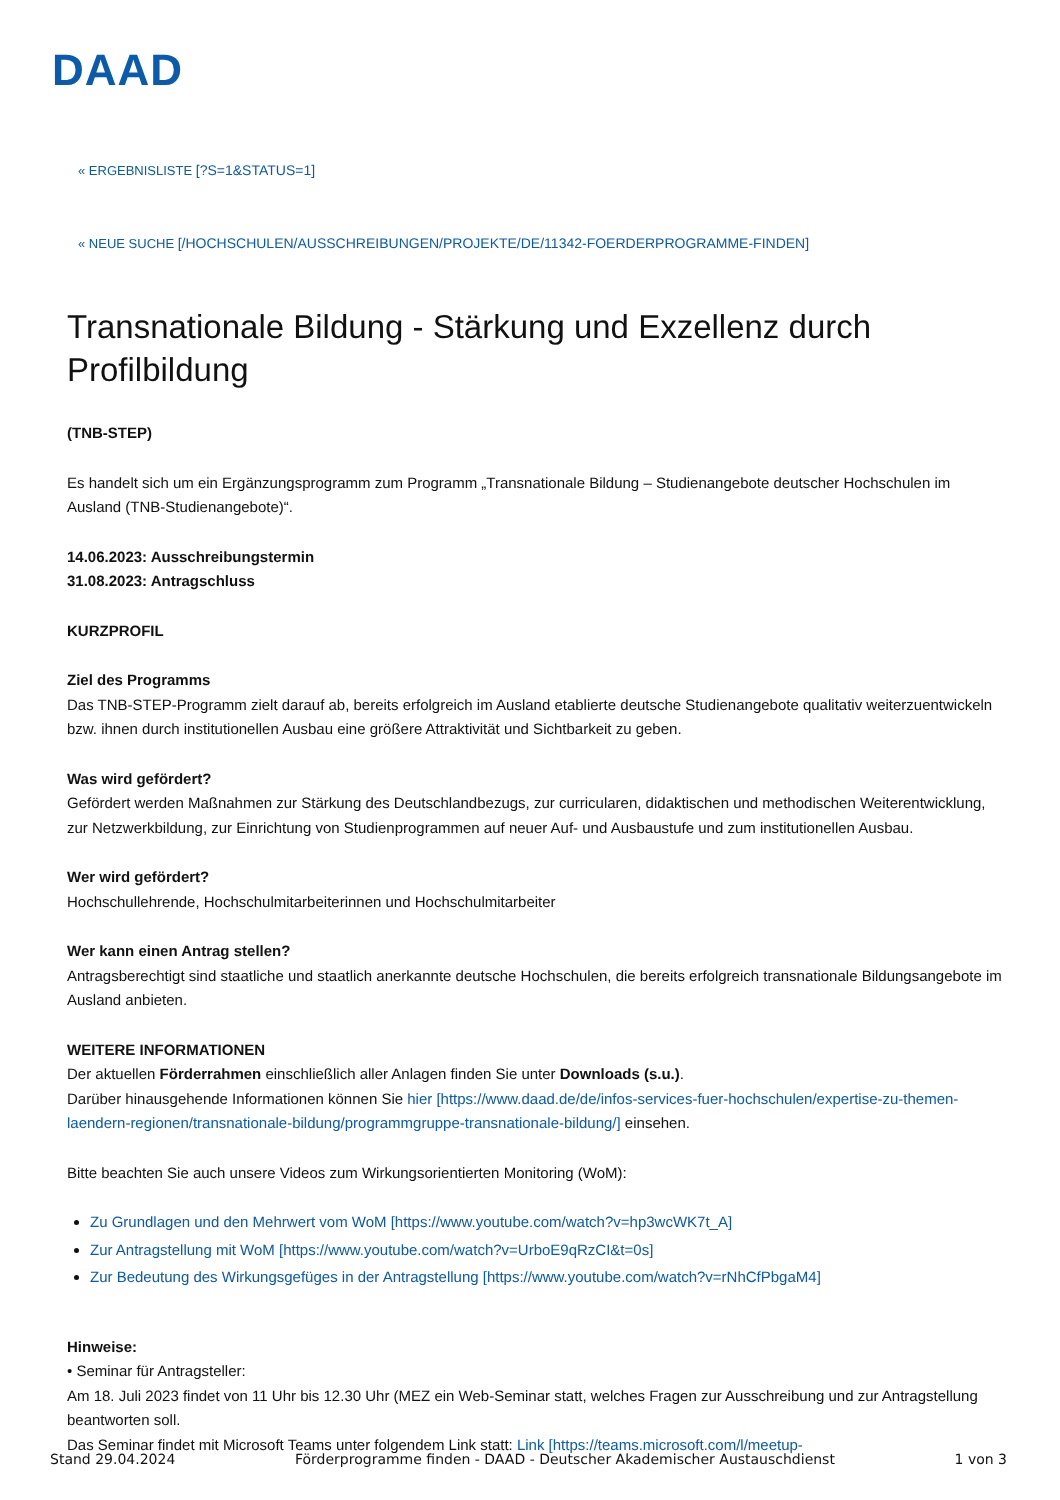DAAD
« ERGEBNISLISTE [?S=1&STATUS=1]
« NEUE SUCHE [/HOCHSCHULEN/AUSSCHREIBUNGEN/PROJEKTE/DE/11342-FOERDERPROGRAMME-FINDEN]
Transnationale Bildung - Stärkung und Exzellenz durch Profilbildung
(TNB-STEP)
Es handelt sich um ein Ergänzungsprogramm zum Programm „Transnationale Bildung – Studienangebote deutscher Hochschulen im Ausland (TNB-Studienangebote)“.
14.06.2023: Ausschreibungstermin
31.08.2023: Antragschluss
KURZPROFIL
Ziel des Programms
Das TNB-STEP-Programm zielt darauf ab, bereits erfolgreich im Ausland etablierte deutsche Studienangebote qualitativ weiterzuentwickeln bzw. ihnen durch institutionellen Ausbau eine größere Attraktivität und Sichtbarkeit zu geben.
Was wird gefördert?
Gefördert werden Maßnahmen zur Stärkung des Deutschlandbezugs, zur curricularen, didaktischen und methodischen Weiterentwicklung, zur Netzwerkbildung, zur Einrichtung von Studienprogrammen auf neuer Auf- und Ausbaustufe und zum institutionellen Ausbau.
Wer wird gefördert?
Hochschullehrende, Hochschulmitarbeiterinnen und Hochschulmitarbeiter
Wer kann einen Antrag stellen?
Antragsberechtigt sind staatliche und staatlich anerkannte deutsche Hochschulen, die bereits erfolgreich transnationale Bildungsangebote im Ausland anbieten.
WEITERE INFORMATIONEN
Der aktuellen Förderrahmen einschließlich aller Anlagen finden Sie unter Downloads (s.u.).
Darüber hinausgehende Informationen können Sie hier [https://www.daad.de/de/infos-services-fuer-hochschulen/expertise-zu-themen-laendern-regionen/transnationale-bildung/programmgruppe-transnationale-bildung/] einsehen.
Bitte beachten Sie auch unsere Videos zum Wirkungsorientierten Monitoring (WoM):
Zu Grundlagen und den Mehrwert vom WoM [https://www.youtube.com/watch?v=hp3wcWK7t_A]
Zur Antragstellung mit WoM [https://www.youtube.com/watch?v=UrboE9qRzCI&t=0s]
Zur Bedeutung des Wirkungsgefüges in der Antragstellung [https://www.youtube.com/watch?v=rNhCfPbgaM4]
Hinweise:
• Seminar für Antragsteller:
Am 18. Juli 2023 findet von 11 Uhr bis 12.30 Uhr (MEZ ein Web-Seminar statt, welches Fragen zur Ausschreibung und zur Antragstellung beantworten soll.
Das Seminar findet mit Microsoft Teams unter folgendem Link statt: Link [https://teams.microsoft.com/l/meetup-
Stand 29.04.2024 Förderprogramme finden - DAAD - Deutscher Akademischer Austauschdienst 1 von 3